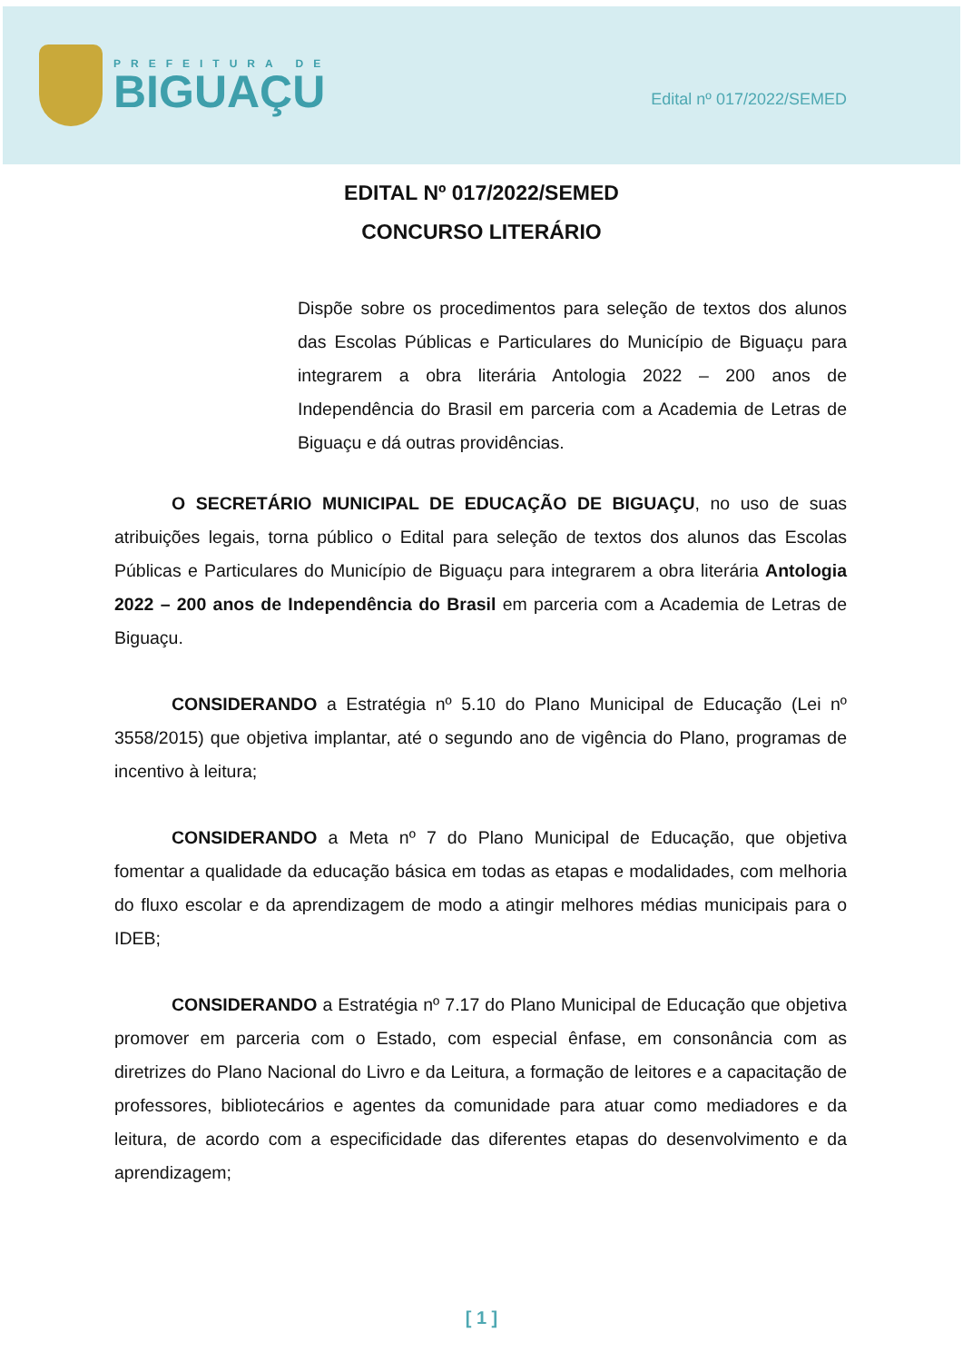PREFEITURA DE
BIGUAÇU
Edital nº 017/2022/SEMED
EDITAL Nº 017/2022/SEMED
CONCURSO LITERÁRIO
Dispõe sobre os procedimentos para seleção de textos dos alunos das Escolas Públicas e Particulares do Município de Biguaçu para integrarem a obra literária Antologia 2022 – 200 anos de Independência do Brasil em parceria com a Academia de Letras de Biguaçu e dá outras providências.
O SECRETÁRIO MUNICIPAL DE EDUCAÇÃO DE BIGUAÇU, no uso de suas atribuições legais, torna público o Edital para seleção de textos dos alunos das Escolas Públicas e Particulares do Município de Biguaçu para integrarem a obra literária Antologia 2022 – 200 anos de Independência do Brasil em parceria com a Academia de Letras de Biguaçu.
CONSIDERANDO a Estratégia nº 5.10 do Plano Municipal de Educação (Lei nº 3558/2015) que objetiva implantar, até o segundo ano de vigência do Plano, programas de incentivo à leitura;
CONSIDERANDO a Meta nº 7 do Plano Municipal de Educação, que objetiva fomentar a qualidade da educação básica em todas as etapas e modalidades, com melhoria do fluxo escolar e da aprendizagem de modo a atingir melhores médias municipais para o IDEB;
CONSIDERANDO a Estratégia nº 7.17 do Plano Municipal de Educação que objetiva promover em parceria com o Estado, com especial ênfase, em consonância com as diretrizes do Plano Nacional do Livro e da Leitura, a formação de leitores e a capacitação de professores, bibliotecários e agentes da comunidade para atuar como mediadores e da leitura, de acordo com a especificidade das diferentes etapas do desenvolvimento e da aprendizagem;
[ 1 ]